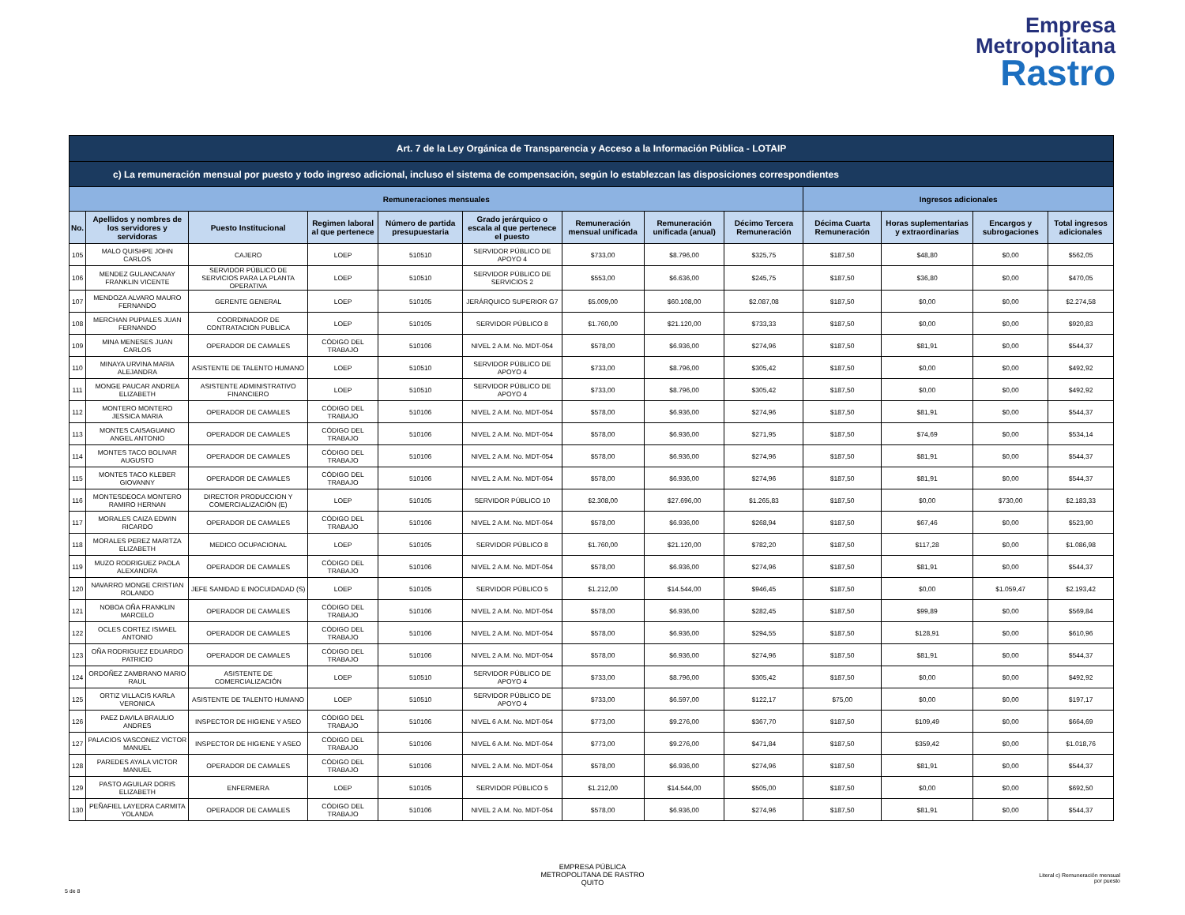Empresa
Metropolitana
Rastro
| Art. 7 de la Ley Orgánica de Transparencia y Acceso a la Información Pública - LOTAIP | | | | | | | | | | | | |
| --- | --- | --- | --- | --- | --- | --- | --- | --- | --- | --- | --- | --- |
| c) La remuneración mensual por puesto y todo ingreso adicional, incluso el sistema de compensación, según lo establezcan las disposiciones correspondientes | | | | | | | | | | | | |
| Remuneraciones mensuales | | | | | | | | | Ingresos adicionales | | | |
| No. | Apellidos y nombres de los servidores y servidoras | Puesto Institucional | Regimen laboral al que pertenece | Número de partida presupuestaria | Grado jerárquico o escala al que pertenece el puesto | Remuneración mensual unificada | Remuneración unificada (anual) | Décimo Tercera Remuneración | Décima Cuarta Remuneración | Horas suplementarias y extraordinarias | Encargos y subrogaciones | Total ingresos adicionales |
| 105 | MALO QUISHPE JOHN CARLOS | CAJERO | LOEP | 510510 | SERVIDOR PÚBLICO DE APOYO 4 | $733,00 | $8.796,00 | $325,75 | $187,50 | $48,80 | $0,00 | $562,05 |
| 106 | MENDEZ GULANCANAY FRANKLIN VICENTE | SERVIDOR PÚBLICO DE SERVICIOS PARA LA PLANTA OPERATIVA | LOEP | 510510 | SERVIDOR PÚBLICO DE SERVICIOS 2 | $553,00 | $6.636,00 | $245,75 | $187,50 | $36,80 | $0,00 | $470,05 |
| 107 | MENDOZA ALVARO MAURO FERNANDO | GERENTE GENERAL | LOEP | 510105 | JERÁRQUICO SUPERIOR G7 | $5.009,00 | $60.108,00 | $2.087,08 | $187,50 | $0,00 | $0,00 | $2.274,58 |
| 108 | MERCHAN PUPIALES JUAN FERNANDO | COORDINADOR DE CONTRATACION PUBLICA | LOEP | 510105 | SERVIDOR PÚBLICO 8 | $1.760,00 | $21.120,00 | $733,33 | $187,50 | $0,00 | $0,00 | $920,83 |
| 109 | MINA MENESES JUAN CARLOS | OPERADOR DE CAMALES | CÓDIGO DEL TRABAJO | 510106 | NIVEL 2 A.M. No. MDT-054 | $578,00 | $6.936,00 | $274,96 | $187,50 | $81,91 | $0,00 | $544,37 |
| 110 | MINAYA URVINA MARIA ALEJANDRA | ASISTENTE DE TALENTO HUMANO | LOEP | 510510 | SERVIDOR PÚBLICO DE APOYO 4 | $733,00 | $8.796,00 | $305,42 | $187,50 | $0,00 | $0,00 | $492,92 |
| 111 | MONGE PAUCAR ANDREA ELIZABETH | ASISTENTE ADMINISTRATIVO FINANCIERO | LOEP | 510510 | SERVIDOR PÚBLICO DE APOYO 4 | $733,00 | $8.796,00 | $305,42 | $187,50 | $0,00 | $0,00 | $492,92 |
| 112 | MONTERO MONTERO JESSICA MARIA | OPERADOR DE CAMALES | CÓDIGO DEL TRABAJO | 510106 | NIVEL 2 A.M. No. MDT-054 | $578,00 | $6.936,00 | $274,96 | $187,50 | $81,91 | $0,00 | $544,37 |
| 113 | MONTES CAISAGUANO ANGEL ANTONIO | OPERADOR DE CAMALES | CÓDIGO DEL TRABAJO | 510106 | NIVEL 2 A.M. No. MDT-054 | $578,00 | $6.936,00 | $271,95 | $187,50 | $74,69 | $0,00 | $534,14 |
| 114 | MONTES TACO BOLIVAR AUGUSTO | OPERADOR DE CAMALES | CÓDIGO DEL TRABAJO | 510106 | NIVEL 2 A.M. No. MDT-054 | $578,00 | $6.936,00 | $274,96 | $187,50 | $81,91 | $0,00 | $544,37 |
| 115 | MONTES TACO KLEBER GIOVANNY | OPERADOR DE CAMALES | CÓDIGO DEL TRABAJO | 510106 | NIVEL 2 A.M. No. MDT-054 | $578,00 | $6.936,00 | $274,96 | $187,50 | $81,91 | $0,00 | $544,37 |
| 116 | MONTESDEOCA MONTERO RAMIRO HERNAN | DIRECTOR PRODUCCION Y COMERCIALIZACIÓN (E) | LOEP | 510105 | SERVIDOR PÚBLICO 10 | $2.308,00 | $27.696,00 | $1.265,83 | $187,50 | $0,00 | $730,00 | $2.183,33 |
| 117 | MORALES CAIZA EDWIN RICARDO | OPERADOR DE CAMALES | CÓDIGO DEL TRABAJO | 510106 | NIVEL 2 A.M. No. MDT-054 | $578,00 | $6.936,00 | $268,94 | $187,50 | $67,46 | $0,00 | $523,90 |
| 118 | MORALES PEREZ MARITZA ELIZABETH | MEDICO OCUPACIONAL | LOEP | 510105 | SERVIDOR PÚBLICO 8 | $1.760,00 | $21.120,00 | $782,20 | $187,50 | $117,28 | $0,00 | $1.086,98 |
| 119 | MUZO RODRIGUEZ PAOLA ALEXANDRA | OPERADOR DE CAMALES | CÓDIGO DEL TRABAJO | 510106 | NIVEL 2 A.M. No. MDT-054 | $578,00 | $6.936,00 | $274,96 | $187,50 | $81,91 | $0,00 | $544,37 |
| 120 | NAVARRO MONGE CRISTIAN ROLANDO | JEFE SANIDAD E INOCUIDADAD (S) | LOEP | 510105 | SERVIDOR PÚBLICO 5 | $1.212,00 | $14.544,00 | $946,45 | $187,50 | $0,00 | $1.059,47 | $2.193,42 |
| 121 | NOBOA OÑA FRANKLIN MARCELO | OPERADOR DE CAMALES | CÓDIGO DEL TRABAJO | 510106 | NIVEL 2 A.M. No. MDT-054 | $578,00 | $6.936,00 | $282,45 | $187,50 | $99,89 | $0,00 | $569,84 |
| 122 | OCLES CORTEZ ISMAEL ANTONIO | OPERADOR DE CAMALES | CÓDIGO DEL TRABAJO | 510106 | NIVEL 2 A.M. No. MDT-054 | $578,00 | $6.936,00 | $294,55 | $187,50 | $128,91 | $0,00 | $610,96 |
| 123 | OÑA RODRIGUEZ EDUARDO PATRICIO | OPERADOR DE CAMALES | CÓDIGO DEL TRABAJO | 510106 | NIVEL 2 A.M. No. MDT-054 | $578,00 | $6.936,00 | $274,96 | $187,50 | $81,91 | $0,00 | $544,37 |
| 124 | ORDOÑEZ ZAMBRANO MARIO RAUL | ASISTENTE DE COMERCIALIZACIÓN | LOEP | 510510 | SERVIDOR PÚBLICO DE APOYO 4 | $733,00 | $8.796,00 | $305,42 | $187,50 | $0,00 | $0,00 | $492,92 |
| 125 | ORTIZ VILLACIS KARLA VERONICA | ASISTENTE DE TALENTO HUMANO | LOEP | 510510 | SERVIDOR PÚBLICO DE APOYO 4 | $733,00 | $6.597,00 | $122,17 | $75,00 | $0,00 | $0,00 | $197,17 |
| 126 | PAEZ DAVILA BRAULIO ANDRES | INSPECTOR DE HIGIENE Y ASEO | CÓDIGO DEL TRABAJO | 510106 | NIVEL 6 A.M. No. MDT-054 | $773,00 | $9.276,00 | $367,70 | $187,50 | $109,49 | $0,00 | $664,69 |
| 127 | PALACIOS VASCONEZ VICTOR MANUEL | INSPECTOR DE HIGIENE Y ASEO | CÓDIGO DEL TRABAJO | 510106 | NIVEL 6 A.M. No. MDT-054 | $773,00 | $9.276,00 | $471,84 | $187,50 | $359,42 | $0,00 | $1.018,76 |
| 128 | PAREDES AYALA VICTOR MANUEL | OPERADOR DE CAMALES | CÓDIGO DEL TRABAJO | 510106 | NIVEL 2 A.M. No. MDT-054 | $578,00 | $6.936,00 | $274,96 | $187,50 | $81,91 | $0,00 | $544,37 |
| 129 | PASTO AGUILAR DORIS ELIZABETH | ENFERMERA | LOEP | 510105 | SERVIDOR PÚBLICO 5 | $1.212,00 | $14.544,00 | $505,00 | $187,50 | $0,00 | $0,00 | $692,50 |
| 130 | PEÑAFIEL LAYEDRA CARMITA YOLANDA | OPERADOR DE CAMALES | CÓDIGO DEL TRABAJO | 510106 | NIVEL 2 A.M. No. MDT-054 | $578,00 | $6.936,00 | $274,96 | $187,50 | $81,91 | $0,00 | $544,37 |
EMPRESA PÚBLICA
METROPOLITANA DE RASTRO
QUITO
5 de 8
Literal c) Remuneración mensual
por puesto